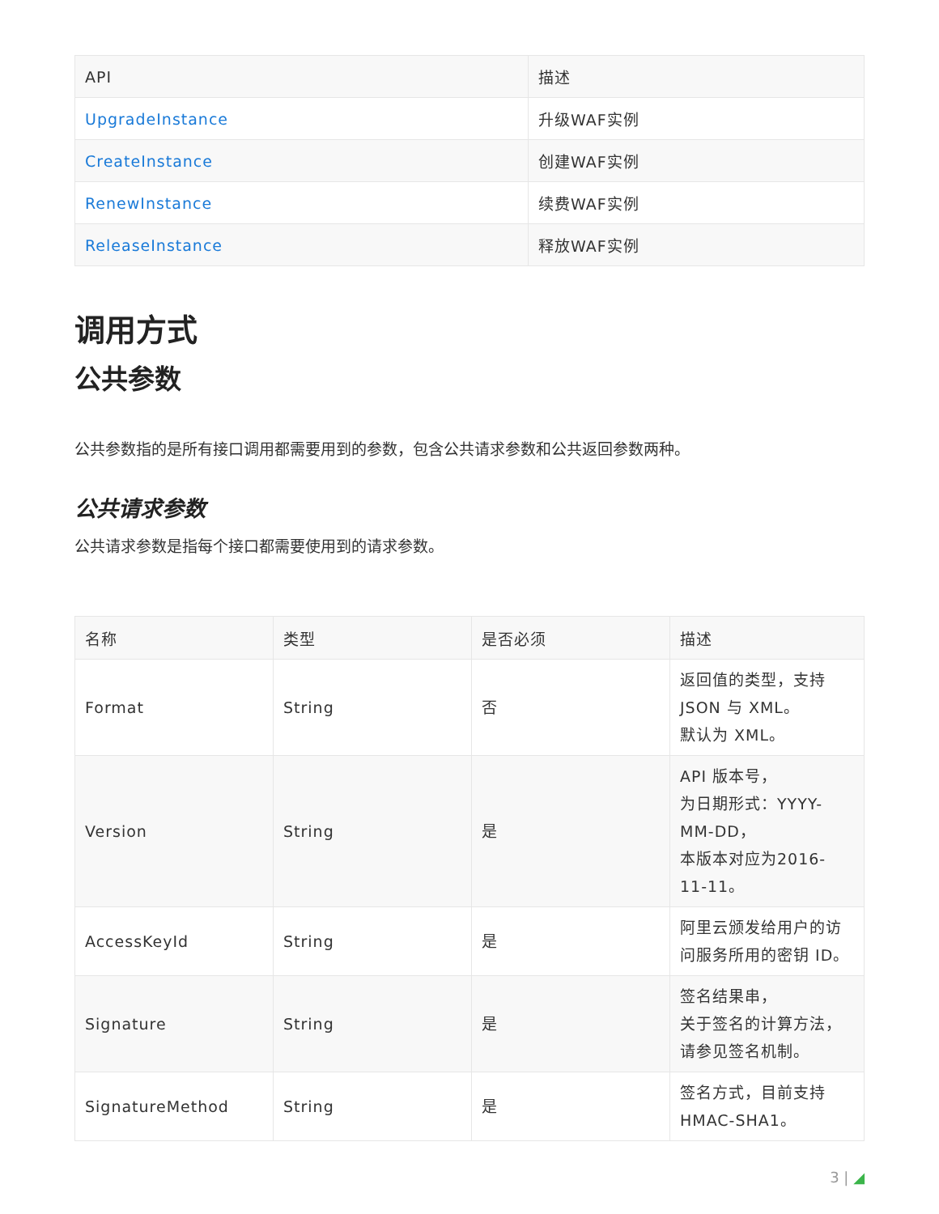| API | 描述 |
| --- | --- |
| UpgradeInstance | 升级WAF实例 |
| CreateInstance | 创建WAF实例 |
| RenewInstance | 续费WAF实例 |
| ReleaseInstance | 释放WAF实例 |
调用方式
公共参数
公共参数指的是所有接口调用都需要用到的参数，包含公共请求参数和公共返回参数两种。
公共请求参数
公共请求参数是指每个接口都需要使用到的请求参数。
| 名称 | 类型 | 是否必须 | 描述 |
| --- | --- | --- | --- |
| Format | String | 否 | 返回值的类型，支持 JSON 与 XML。 默认为 XML。 |
| Version | String | 是 | API 版本号， 为日期形式：YYYY- MM-DD， 本版本对应为2016- 11-11。 |
| AccessKeyId | String | 是 | 阿里云颁发给用户的访 问服务所用的密钥 ID。 |
| Signature | String | 是 | 签名结果串， 关于签名的计算方法， 请参见签名机制。 |
| SignatureMethod | String | 是 | 签名方式，目前支持 HMAC-SHA1。 |
3 | ◢